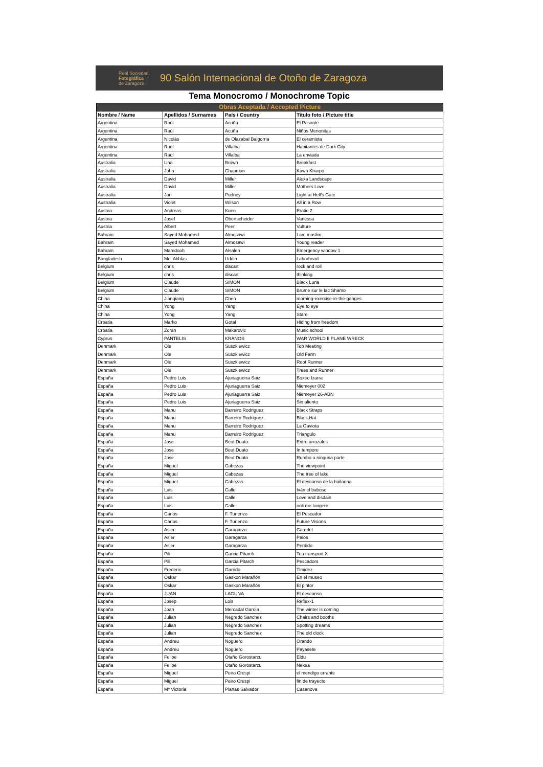Real Sociedad
Fotográfica
de Zaragoza
90 Salón Internacional de Otoño de Zaragoza
Tema Monocromo / Monochrome Topic
| Obras Aceptada / Accepted Picture | | | |
| --- | --- | --- | --- |
| Nombre / Name | Apellidos / Surnames | País / Country | Titulo foto / Picture title |
| Argentina | Raúl | Acuña | El Pasante |
| Argentina | Raúl | Acuña | Niños Menonitas |
| Argentina | Nicolás | de Olazabal Baigorria | El ceramista |
| Argentina | Raul | Villalba | Habitantes de Dark City |
| Argentina | Raul | Villalba | La enviada |
| Australia | Una | Brown | Breakfast |
| Australia | John | Chapman | Kawa Kharpo |
| Australia | David | Miller | Alexa Landscape |
| Australia | David | Miller | Mothers Love |
| Australia | Jan | Pudney | Light at Hell's Gate |
| Australia | Violet | Wilson | All in a Row |
| Austria | Andreas | Kuen | Erotic 2 |
| Austria | Josef | Obertscheider | Vanessa |
| Austria | Albert | Peer | Vulture |
| Bahrain | Sayed Mohamed | Almosawi | I am muslim |
| Bahrain | Sayed Mohamed | Almosawi | Young reader |
| Bahrain | Mamdooh | Alsaleh | Emergency window 1 |
| Bangladesh | Md. Akhlas | Uddin | Laborhood |
| Belgium | chris | discart | rock and roll |
| Belgium | chris | discart | thinking |
| Belgium | Claude | SIMON | Black Luna |
| Belgium | Claude | SIMON | Brume sur le lac Shamo |
| China | Jianqiang | Chen | morning-exercise-in-the-ganges |
| China | Yong | Yang | Eye to eye |
| China | Yong | Yang | Stare |
| Croatia | Marko | Gotal | Hiding from freedom |
| Croatia | Zoran | Makarovic | Music school |
| Cyprus | PANTELIS | KRANOS | WAR WORLD II PLANE WRECK |
| Denmark | Ole | Suszkiewicz | Top Meeting |
| Denmark | Ole | Suszkiewicz | Old Farm |
| Denmark | Ole | Suszkiewicz | Roof Runner |
| Denmark | Ole | Suszkiewicz | Trees and Runner |
| España | Pedro Luis | Ajuriaguerra Saiz | Boxeo Izarra |
| España | Pedro Luis | Ajuriaguerra Saiz | Niemeyer 002 |
| España | Pedro Luis | Ajuriaguerra Saiz | Niemeyer 26-ABN |
| España | Pedro Luis | Ajuriaguerra Saiz | Sin aliento |
| España | Manu | Barreiro Rodriguez | Black Straps |
| España | Manu | Barreiro Rodriguez | Black Hat |
| España | Manu | Barreiro Rodriguez | La Gaviota |
| España | Manu | Barreiro Rodriguez | Triangulo |
| España | Jose | Beut Duato | Entre arrozales |
| España | Jose | Beut Duato | In tempore |
| España | Jose | Beut Duato | Rumbo a ninguna parte |
| España | Miguel | Cabezas | The viewpoint |
| España | Miguel | Cabezas | The tree of lake |
| España | Miguel | Cabezas | El descanso de la bailarina |
| España | Luis | Calle | Iván el baboso |
| España | Luis | Calle | Love and disdain |
| España | Luis | Calle | noli me tangere |
| España | Carlos | F. Turienzo | El Pescador |
| España | Carlos | F. Turienzo | Future Visions |
| España | Asier | Garagarza | Carrelet |
| España | Asier | Garagarza | Palos |
| España | Asier | Garagarza | Perdido |
| España | Pili | Garcia Pitarch | Tea transport X |
| España | Pili | Garcia Pitarch | Pescadors |
| España | Frederic | Garrido | Timidez |
| España | Oskar | Gaskon Marañón | En el museo |
| España | Oskar | Gaskon Marañón | El pintor |
| España | JUAN | LAGUNA | El descanso |
| España | Josep | Lois | Reflex-1 |
| España | Joan | Mercadal García | The winter is coming |
| España | Julian | Negredo Sanchez | Chairs and booths |
| España | Julian | Negredo Sanchez | Spotting dreams |
| España | Julian | Negredo Sanchez | The old clock |
| España | Andreu | Noguero | Orando |
| España | Andreu | Noguero | Payasete |
| España | Felipe | Otaño Gorostarzu | Eldu |
| España | Felipe | Otaño Gorostarzu | Nekea |
| España | Miguel | Peiro Crespi | el mendigo errante |
| España | Miguel | Peiro Crespi | fin de trayecto |
| España | Mª Victoria | Planas Salvador | Casanova |